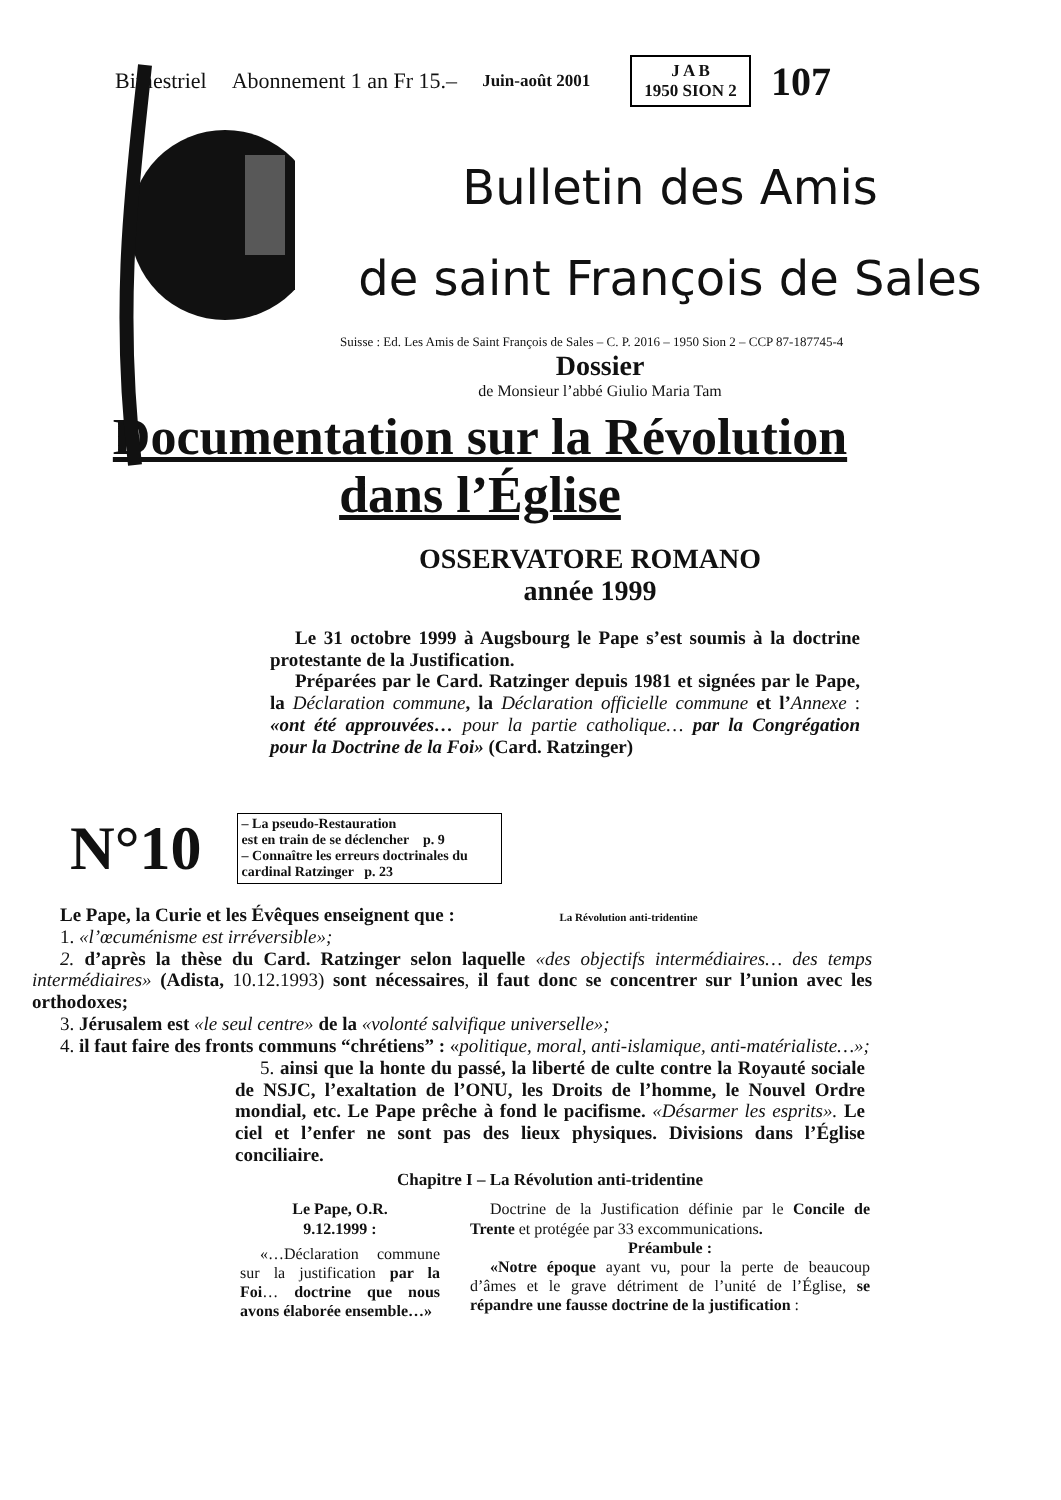Bimestriel Abonnement 1 an Fr 15.– Juin-août 2001
J A B
1950 SION 2
107
Bulletin des Amis
de saint François de Sales
Suisse : Ed. Les Amis de Saint François de Sales – C. P. 2016 – 1950 Sion 2 – CCP 87-187745-4
Dossier
de Monsieur l’abbé Giulio Maria Tam
Documentation sur la Révolution
dans l’Église
OSSERVATORE ROMANO
année 1999
Le 31 octobre 1999 à Augsbourg le Pape s’est soumis à la doctrine protestante de la Justification.
Préparées par le Card. Ratzinger depuis 1981 et signées par le Pape, la Déclaration commune, la Déclaration officielle commune et l’Annexe : «ont été approuvées… pour la partie catholique… par la Congrégation pour la Doctrine de la Foi» (Card. Ratzinger)
N°10
– La pseudo-Restauration
est en train de se déclencher p. 9
– Connaître les erreurs doctrinales du cardinal Ratzinger p. 23
Le Pape, la Curie et les Évêques enseignent que : La Révolution anti-tridentine
1. «l’œcuménisme est irréversible»;
2. d’après la thèse du Card. Ratzinger selon laquelle «des objectifs intermédiaires… des temps intermédiaires» (Adista, 10.12.1993) sont nécessaires, il faut donc se concentrer sur l’union avec les orthodoxes;
3. Jérusalem est «le seul centre» de la «volonté salvifique universelle»;
4. il faut faire des fronts communs “chrétiens” : «politique, moral, anti-islamique, anti-matérialiste…»;
5. ainsi que la honte du passé, la liberté de culte contre la Royauté sociale de NSJC, l’exaltation de l’ONU, les Droits de l’homme, le Nouvel Ordre mondial, etc. Le Pape prêche à fond le pacifisme. «Désarmer les esprits». Le ciel et l’enfer ne sont pas des lieux physiques. Divisions dans l’Église conciliaire.
Chapitre I – La Révolution anti-tridentine
Le Pape, O.R.
9.12.1999 :
«…Déclaration commune sur la justification par la Foi… doctrine que nous avons élaborée ensemble…»
Doctrine de la Justification définie par le Concile de Trente et protégée par 33 excommunications.
Préambule :
«Notre époque ayant vu, pour la perte de beaucoup d’âmes et le grave détriment de l’unité de l’Église, se répandre une fausse doctrine de la justification :